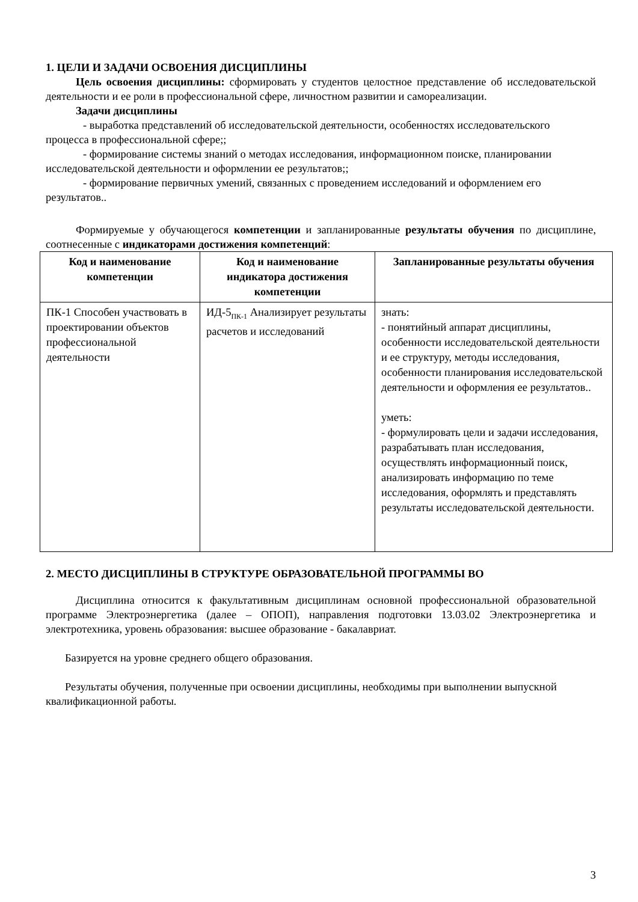1. ЦЕЛИ И ЗАДАЧИ ОСВОЕНИЯ ДИСЦИПЛИНЫ
Цель освоения дисциплины: сформировать у студентов целостное представление об исследовательской деятельности и ее роли в профессиональной сфере, личностном развитии и самореализации.
Задачи дисциплины
- выработка представлений об исследовательской деятельности, особенностях исследовательского процесса в профессиональной сфере;;
- формирование системы знаний о методах исследования, информационном поиске, планировании исследовательской деятельности и оформлении ее результатов;;
- формирование первичных умений, связанных с проведением исследований и оформлением его результатов..
Формируемые у обучающегося компетенции и запланированные результаты обучения по дисциплине, соотнесенные с индикаторами достижения компетенций:
| Код и наименование компетенции | Код и наименование индикатора достижения компетенции | Запланированные результаты обучения |
| --- | --- | --- |
| ПК-1 Способен участвовать в проектировании объектов профессиональной деятельности | ИД-5<sub>ПК-1</sub> Анализирует результаты расчетов и исследований | знать: - понятийный аппарат дисциплины, особенности исследовательской деятельности и ее структуру, методы исследования, особенности планирования исследовательской деятельности и оформления ее результатов.. уметь: - формулировать цели и задачи исследования, разрабатывать план исследования, осуществлять информационный поиск, анализировать информацию по теме исследования, оформлять и представлять результаты исследовательской деятельности. |
2. МЕСТО ДИСЦИПЛИНЫ В СТРУКТУРЕ ОБРАЗОВАТЕЛЬНОЙ ПРОГРАММЫ ВО
Дисциплина относится к факультативным дисциплинам основной профессиональной образовательной программе Электроэнергетика (далее – ОПОП), направления подготовки 13.03.02 Электроэнергетика и электротехника, уровень образования: высшее образование - бакалавриат.
Базируется на уровне среднего общего образования.
Результаты обучения, полученные при освоении дисциплины, необходимы при выполнении выпускной квалификационной работы.
3